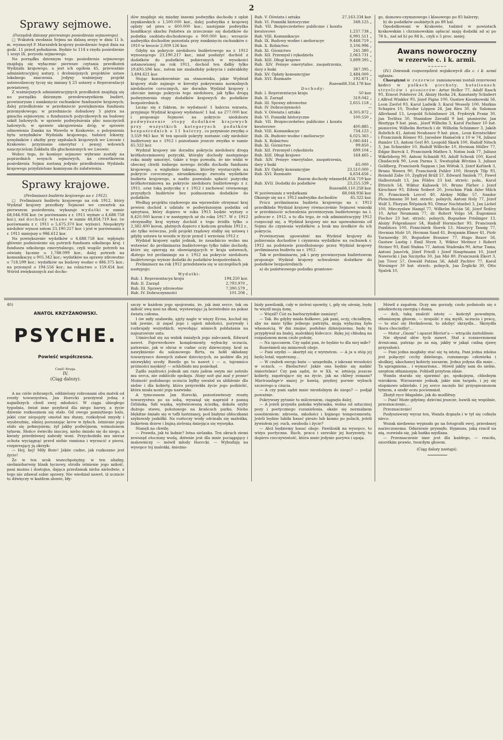2
Sprawy sejmowe.
(Porządek dzienny pierwszego posiedzenia sejmowego).
□ Wskutek zwołania Sejmu na dalszą sesyę w dniu 11 b. m. wyznaczył P. Marszałek krajowy posiedzenie tegoż dnia na godz. 11 przed południem. Będzie to 114 z rzędu posiedzenie 1 sesyi IX. peryodu sejmowego.
Na porządku dziennym tego posiedzenia sejmowego znajdują się wyłącznie pierwsze czytania przedłożeń Wydziału krajowego, a jest ich ogółem 45, przeważnie administracyjnej natury, i drobniejszych projektów ustaw lokalnego znaczenia. Jedyny ważniejszy projekt ustawodawczy tyczy się zmiany § 23 ustawy o Reprezentacyi powiatowej.
Z ważniejszych administracyjnych przedłożeń znajdują się na porządku dziennym przedewszystkiem budżet, prowizoryum i zamknięcie rachunków funduszów krajowych; dalej przedłożenie w przedmiocie powiększenia funduszu przemysłowego; w przedmiocie dobudowy 3 piętra na gmachu sejmowym; o funduszach pożyczkowych na budowę szkół ludowych; w sprawie podwyższenia płac nauczycieli ludowych; w sprawie ukrajowienia dróg; w sprawie odnowienia Zamku na Wawelu w Krakowie; o polepszeniu bytu urzędników Wydziału krajowego, tudzież lekarzy, urzędników i służby przy szpitalach krajowych we Lwowie i Krakowie; przyznanie emerytur i pensyj wdowich nauczycielom Zakładu dla głuchoniemych we Lwowie.
Wobec tego, że komisye sejmowe wybrane zostały na poprzednich sesyach sejmowych, na czwartkowem posiedzeniu Sejmu zostaną jedynie przedłożenia Wydziału krajowego przydzielone komisyom do załatwienia.
Sprawy krajowe.
(Preliminarz budżetu krajowego na r. 1912).
□ Preliminarz budżetu krajowego na rok 1912, który Wydział krajowy przedłoży Sejmowi we czwartek na pierwszem posiedzeniu, wykazuje wydatki w sumie 68,044.936 kor. (w porównaniu z r. 1911 wyższe o 4,688.758 kor.), zaś dochody własne w sumie 44,854.719 kor. (w porównaniu z r. 1911 o 5,675.370 kor. wyższe). Niepokryty niedobór wynosi zatem 23,190.217 kor. i jest w porównaniu z r. 1911 mniejszy o 986.612 kor.
Na powiększenie wydatków o 4,688.758 kor. wpłynęło głównie podniesienie się potrzeb funduszu szkolnego kraj. i funduszu szkolnego emerytalnego, czyli wogóle potrzeb na oświatę łącznie o 1,788.099 kor., dalej potrzeb na komunikacyę o 905.342 kor.; wydatków na sprawy zdrowotne o 718.599 kor.; wydatków na budowy wodne o 486.375 kor.; na przemysł o 194.556 kor.; na rolnictwo o 159.454 kor. Wśród zwiększonych zaś docho-
dów znajduje się między innemi podwyżka dochodu z opłat szynkarskich o 1,500.000 kor., dalej podwyżka z krajowej opłaty od piwa o 600.000 kor.; następnie podwyżka bonifikacyi skarbu Państwa za zrzeczenie się dodatków do podatku osobisto-dochodowego o 900.000 kor.; wreszcie nadwyżka dochodów pozostała przy zamknięciu rachunków r. 1910 w kwocie 2,009.126 kor.
Gdyby na pokrycie niedoboru budżetowego na r. 1912 wynoszącego 23,190.217 kor., miał posłużyć dochód z dodatków do podatków, pobieranych w wysokości ustanowionej na rok 1911, dochód ten dałby tylko 19,695.596 kor., zatem nie znalazłoby pokrycia i zabrakłoby 3,494.621 kor.
Stojąc konsekwentnie na stanowisku, jakie Wydział krajowy stale zajmuje w kwestyi pokrywania normalnych niedoborów corocznych, nie doradza Wydział krajowy i obecnie innego pokrycia tego niedoboru, jak tylko drogą podwyższenia stopy dodatków krajowych do podatków bezpośrednich.
Licząc się z faktem, że wydatność 1 halerza wzrasta, przyjmuje Wydział krajowy wydatność 1 hal. na 277.000 kor. i proponuje Sejmowi na pokrycie niedoboru podwyższenie stopy dodatków krajowych przy wszystkich kategoryach podatków bezpośrednich o 11 halerzy, co przyniesie zwyżkę o 3,559 943 kor. W ten sposób pokryty zostanie cały niedobór budżetowy na r. 1912 i pozostanie jeszcze zwyżka w sumie 65.322 kor.
Wydział krajowy nie doradza pokrycia niedoboru drogą krótkoterminowej pożyczki, którąby dochody następnego roku miały umorzyć, także z tego powodu, że nie widzi w obecnej chwili żadnego nowego źródła dochodu funduszu krajowego, a względnie takiego, któreby wystarczyło na pokrycie corocznego, nieuniknionego zwrostu wydatków budżetu krajowego, a nadto pozwalało spłacić pożyczkę krótkoterminową na pokrycie niedoboru budżetowego z r. 1911, oraz taką pożyczkę z r. 1912 i zachować równowagę przyszłych budżetów bez podnoszenia dodatków do podatków.
Według projektu rządowego ma wprawdzie otrzymać kraj pewien dochód z udziału w podwyższonym podatku od spirytusu, który dopiero w roku 1913 będzie wyższy o 8,420.000 koron i w następnych aż do roku 1917. W r. 1912 otrzymałby kraj wyższy dochód z tego źródła tylko o 2,382.400 koron, płatnych dopiero z końcem grudnia 1912 r., ale tylko wówczas, jeśli projekt rządowy stałby się ustawą i gdyby ustawa ta weszła w życie przed 1 września 1912 r.
Wydział krajowy sądzi jednak, że zasadniczo wolno mu wstawiać do preliminarza budżetowego tylko takie dochody, które się opierają na obowiązujących w kraju ustawach, dlatego też preliminuje na r. 1912 na pokrycie niedoboru budżetowego wyższe dodatki do podatków bezpośrednich.
Preliminarz na rok 1912 przedstawia się w szczegółach jak następuje:
Wydatki:
| Rub. I. Reprezentacya kraju | 194.250 kor. |
| Rub. II. Zarząd | 2,793.970 „ |
| Rub. III. Sprawy zdrowotne | 7,390.579 „ |
| Rub. IV. Dobroczynności | 101.208 „ |
| Rub. V. Oświata i sztuka | 27,163.234 kor. |
| Rub. VI. Pomniki historyczne | 348.125 „ |
| Rub. VII. Bezpieczeństwo publiczne i koszta kwaterowe | 1,237.738 „ |
| Rub. VIII. Komunikacye | 6,991.511 „ |
| Rub. IX. Budowy wodne i melioracye | 9,448.719 „ |
| Rub. X. Rolnictwo | 3,106.996 „ |
| Rub. XI. Górnictwo | 241.380 „ |
| Rub. XII. Przemysł i rękodzieła | 2,063.731 „ |
| Rub. XIII. Długi krajowe | 3,899.395 „ |
| Rub. XIV. Pensye emerytalne, zaopatrzenia, dary z łaski | 387.395 „ |
| Rub. XV. Opłaty konsumcyjne | 2,484.000 „ |
| Rub. XVI. Rozmaite | 192.871 „ |
| Razem | 68,356.178 kor. |
| Dochody: | |
| Rub. I. Reprezentacya kraju | 50 kor. |
| Rub. II. Zarząd | 319.042 „ |
| Rub. III. Sprawy zdrowotne | 2,655.118 „ |
| Rub. IV. Dobroczynności | — |
| Rub. V. Oświata i sztuka | 4,305.872 „ |
| Rub. VI. Pomniki historyczne | 100.550 „ |
| Rub. VII. Bezpieczeństwo publiczne i koszta kwaterowe | 400.885 „ |
| Rub. VIII. Komunikacye | 734.123 „ |
| Rub. IX. Budowe wodne i melioracye | 6,025.363 „ |
| Rub. X. Rolnictwo | 1,080.641 „ |
| Rub. XI. Górnictwo | 99.850 „ |
| Rub. XII. Przemysł i rękodzieła | 699.104 „ |
| Rub. XIII. Długi krajowe | 164.465 „ |
| Rub. XIV. Pensye emerytalne, zaopatrzenia, dary z łaski | 65.000 „ |
| Rub. XV. Opłaty konsumcyjne | 23,510.000 „ |
| Rub. XVI. Rozmaite | 4,634.656 „ |
| Razem dochody własne | 44,854.719 kor. |
| Rub. XVII. Dodatki do podatków | 23,255.539 „ |
| Razem | 68,110.258 kor. |
| W porównaniu z wydatkami | 68,044.936 kor. |
| Okazuje się na r. 1912 nadwyżka dochodów | 65.322 kor. |
Prócz preliminarza budżetu krajowego na r. 1912 przedkłada Wydział krajowy równocześnie Sejmowi wnioski w przedmiocie uchwalenia prowizoryum budżetowego na I. półrocze r. 1912, a to dla tego, że rok administracyjny 1912 rozpoczął się, a Wydział krajowy nie ma upoważnienia od Sejmu do czynienia wydatków, a brak mu środków do ich pokrycia.
Prowizoryum upoważnić ma Wydział krajowy do pobierania dochodów i czynienia wydatków na rachunek r. 1912 na podstawie przedłożonego przez Wydział krajowy preliminarza budżetu na r. 1912.
Tak w preliminarzu, jak i przy prowizoryum budżetowem proponuje Wydział krajowy uchwalenie dodatków do podatków bezpośrednich:
a) do państwowego podatku gruntowe-
go, domowo-czynszowego i klasowego po 83 halerzy;
b) do podatków osobistych po 89 hal.
Opodatkowani w Krakowie, tudzież w powiatach krakowskim i chrzanowskim opłacać mają dodatki ad a) po 78 h., zaś ad b) po 84 h., czyli o 5 proc. mniej.
Awans noworoczny
w rezerwie c. i k. armii.
~~~~~~
(IV.) Dziennik rozporządzeń wojskowych dla c. i k. armii ogłasza:
Chorążymi w rezerwie zamianowani zostali rezerwowi kadeci w pułkach piechoty, batalionach strzelców i pionierów: Artur Heller 77, Adolf Rasch 93, Ernest Polsterer 24, Aloizy Horka 24, Konstanty Schubert i Alfred Winkler 93, Józef Figna 100, Gustaw Kieszkowski 56, Leon Zavřel 93, Karol Ludwik 3, Karol Wessely 100, Markus Schapira 10, Teodor Löppen 24, Jan Ries 30, dr. Salomon Allerhand 13, Leopold Schönbauer 24, Fryderyk Franz 30, Jan Terlitza 30, Stanisław Zavadil 9 bat. pionierów, Jan Bisztyga 9 bat. pion., Józef Wilhelm 3, Karol Pachner 10 bat. pionierów, Wilhelm Bertisch i dr. Wilhelm Schimmer 3, Jakób Rohrlich 41, Antoni Neubauer 9 bat. pion., Leon Krentschker i Franciszek Rösner 93, Jarosław Hamaček z 10 w 74, Juliusz Rumler 13, Antoni Gerl 80, Leopold Skark 100, Rudolf Nitsch 3, Jan Schneider 10, Rudolf Willecke 10, Herman Müller 77, Edgar Bareck 1, Franciszek Mathes 3, Natan Isak 77, Juliusz Wikelsberg 90, Antoni Schmidt 93, Adolf Schenk 100, Karol Chudaczek 90, Leon Parma 3, Swatopluk Březina 3, Juliusz Goldberg, Franciszek Suppan i Jan Wittak 3, Józef Kořinek 3, Bruno Wawra 90, Franciszek Pahler 100, Henryk Tilp 93, Reinold Zabe 10, Zygfryd Brüll 57, Edward Smišek 77, Paweł Halberstadt 13, Jan Földes 23 bat. strzelc. poln., Karol Etterich 54, Wiktor Kubasek 10, Bruno Färber i Józef Kirschner 93, Edwin Seibert 20, Jeruchim Fink false Milch 30, Franciszek Lercel 40, Aleksy Milko 57, Sandor Fleischmann 30 bat. strzelc. polnych, Antoni Holy 77, Józef Wolf 3, Floryan Štěpánek 93, Otmar Nachtnebel 3, Jan Liebel 100, Mieczysław Hampl 77, Wilhelm Bočán 56, Józef Šedivy 10, Artur Neumann 77, dr. Robert Velgo 54, Eugeniusz Fischer 23 bat. strzelc. polnych, Bogusław Prislinger 13, Aloizy Felgenhauer 54, Rudolf Hornischer 93, Franciszek Pazdziora 100, Franciszek Siorek 13, Maurycy Tausig 77, Herman Molé 10, Herman Sand 41, Benjamin Ebner 41, Piotr Tarnawsky 30, Bogusław Brauner 77, Hugo Bauer 56, Gustaw Lustig i Emil Stern 3, Wiktor Meitner i Robert Steiner 93, Emil Stuksa 77, Antoni Studenka 90, Artur Tuma, Antoni Janeček, Józef Friedl i Józef Hauptmann 10, Józef Nawrocki i Jan Szczyrba 30, Jan Miś 80, Franciszek Ekert 3, Jan Treer 57, Oswald Patzau 56, Adolf Pachter 77, Karol Wiesinger 30 bat. strzelc. polnych, Jan Żeglicki 30, Otto Spalek 10,
40)
ANATOL KRZYŻANOWSKI.
PSYCHE.
Powieść współczesna.
Część druga.
IV.
(Ciąg dalszy).
A na czele zebranych, oddzielony robronami obu matek od reszty towarzystwa, Jan Horecki przeżywał jedną z najmilszych chwil swej młodości. W ciągu ubiegłego tygodnia, świat inne przybrał dla niego barwy, a życie dziwnie rozkosznem się stało. Od owego pamiętnego balu, jakiś czar niepojęty omotał mu duszę, rozkołysał zmysły i wyobraźnię, silniej poruszając krew w żyłach. Istnienie jego stało się pełniejszem; żył jakby podwójnem, wzmożonem tętnem. Słońce świeciło inaczej, niebo śmiało się do niego, a kwiaty przedziwnej nabrały woni. Przychodziła mu nieraz ochota wyciągnąć przed siebie ramiona i wyrzucić z piersi, rozpierający ją okrzyk:
— Hej, hej! Miły Boże! Jakże cudne, jak rozkoszne jest życie!
Że w ten urok wszechpotężny, w ten ułudny, siedmiobarwny blask tęczowy, stroiła istnienie jego miłość, pani można i dostojna, dająca przedsmak nieba nieledwie, z tego nie zdawał sobie sprawy. Nie wiedział nawet, iż uczucie to dźwięczy w każdem słowie, bły-
szczy w każdem jego spojrzeniu, że, jak inni serce, tak on miłość swą nosi na dłoni, wystawiając ją bezwiednie na pokaz światu całemu.
I ów miły szaławiła, ujęty nagle w więzy Erosa, kochał się tak jawnie, iż zapał jego i ogień młodości, porywały i rozbrajały wszystkich, wywołując uśmiech pobłażania na najsurowsze usta.
Uśmiechał się na widok śmiałych jego zalecanek, Edward nawet. Fajerwerkowe komplementy, wybuchy uczucia, patrzenie, jak w obraz w cudne oczy dziewczyny, brał za nawyknienie do salonowego flirtu, za hołd składany towarzyszce dawnych zabaw dziecięcych, za podziw dla jej niezwykłej urody. Bawiło go to nawet i — o, tajemnico próżności męskiej! — schlebiało mu poniekąd.
Żądło zazdrości jednak ani razu jadem swym nie zatruło mu serca, nie zakłóciło spokoju. Hony soit qui mal y pense! Możność podobnego uczucia byłby uważał za ubliżenie dla siebie i dla kobiety, która przyrzekła życie jego podzielić, która miała nosić jego nazwisko.
A tymczasem Jan Horecki, pozostawiwszy resztę towarzystwa po za sobą, wysunął się naprzód z panną Orlińską. Szli wąską, wyżwirowaną ścieżką, dokoła szyby dużego stawu, położonego na krańcach parku. Niebo błękitne śmiało się w tafli lustrzanej; pod białymi obłoczkami szybowały jaskółki. Na roztoczy wody odcinała się maleńka, bukietem drzew i bujną zielenią śmiejąca się wysepka.
Stanęli na chwilę.
— Prawda, jak tu ładnie? Istna sielanka. Ten okruch ziemi zewsząd otoczony wodą, dziwnie jest dla mnie pociągający i malowniczy — mówił młody Horecki. — Wybuduję na wysepce tej maleńki, śnieżno-
biały pawilonik, cały w zieleni spowity, i, gdy się ożenię, będę tu więził moją żonę.
— Więził? Cóż za barbarzyńskie zamiary!
— Tak. Bo gdyby miała fiołkowe, jak pani, oczy, chciałbym, aby na mnie tylko jednego patrzyła, moją wyłączną była własnością. W dni znojne, podobne dzisiejszemu, będę tu przypływał na białej, maleńkiej łódeczce. Rękę jej chłodną na rozpalonem mem czole położę.
— Na spoconem. Czy sądzi pan, że będzie to dla niej miłe?
Roześmieli się mimowoli oboje.
— Pani szydzi — skarżył się z wyrzutem. — A ja u stóp jej będę leżał, wpatrzony....
— W czubek swego buta — uzupełniła, z iskrami wesołości w oczach. — Biedactwo! Jakże ona będzie się nudzić śmiertelnie! Czy pan sądzi, że w XX. w. istnieją jeszcze kobiety, zapatrujące się na życie, jak na ckliwy romans? Marivaudage'e mniej je bawią, prędzej porwie wybuch szczerego u czucia.
— A czy pani sądzi mnie niezdolnym do niego? — podjął poważnie.
Pokrywszy pytanie to milczeniem, ciągnęła dalej.
— A jeżeli przyszła pańska wybranka, wolna od sztucznej pozy i poetycznego rozanielenia, okaże się normalnem uosobieniem: zdrowia, młodości i bujnego temperamentu. Jeżeli będzie lubiła hasać pieszo lub konno po polach, jeżeli żywiołem jej: ruch, swoboda i życie?
— Ależ będziemy hasać oboje. Pawilonik na wysepce, to wizya poetyczna. Ruch, praca i szerokie jej horyzonty, to dopiero rzeczywistość, która mnie jedynie porywa i upaja.
Mówił z zapałem. Oczy mu gorzały, czoło podniosło się z młodzieńczą energią i dumą.
— Ach, taką znaleźć istotę — kończył poważnym, stłumionym głosem. — zespolić z nią myśli, uczucia i pracę, — to stać się Herkulesem, to zdobyć skrzydła... Skrzydła Ikara chociażby!...
— Motor „Gnom“ i aparat Bleriot'a — wtrąciła żartobliwie.
Nie słyszał słów tych nawet. Stał z rozszerzonemi źrenicami, patrząc po za nią, jakby w jakąś cudną zjawę przyszłości.
— Pani jedna mogłaby stać się tą istotą. Pani jedna zdolna jest połączyć cechy dzielnego, rozumnego człowieka i słodkiej, ukochanej kobiety zarazem. Jedna jedyna dla mnie... Ta upragniona... i wymarzona... Mówił jakby sam do siebie, szeptem stłumionym. Pobladł przytem silnie.
Wanda starała się ujarzmić go, spokojnym, chłodnym wzrokiem. Wzruszenie jednak, jakie nim targało, i jej się stopniowo udzielało. I jej serce zaczęło bić przyspieszonem tętnem, a szafir oczu pociemniał.
Złożył ręce błagalnie, jak do modlitwy.
— Pani! Może gdyśmy, dziećmi jeszcze, bawili się wspólnie, przeznaczenie,...
Przeznaczenie!
Posłyszawszy wyraz ten, Wanda drgnęła i w tył się cofnęła nieco.
Wszak niedawno wypisała go na fotografii swej, przesłanej narzeczonemu. Odurzenie prysnęło. Hypnoza, jaką rzucił na nią, rozwiała się, jak bańka mydlana.
— Przeznaczenie inne jest dla każdego, — rzuciła, szorstkim prawie, twardym głosem.
(Ciąg dalszy nastąpi).